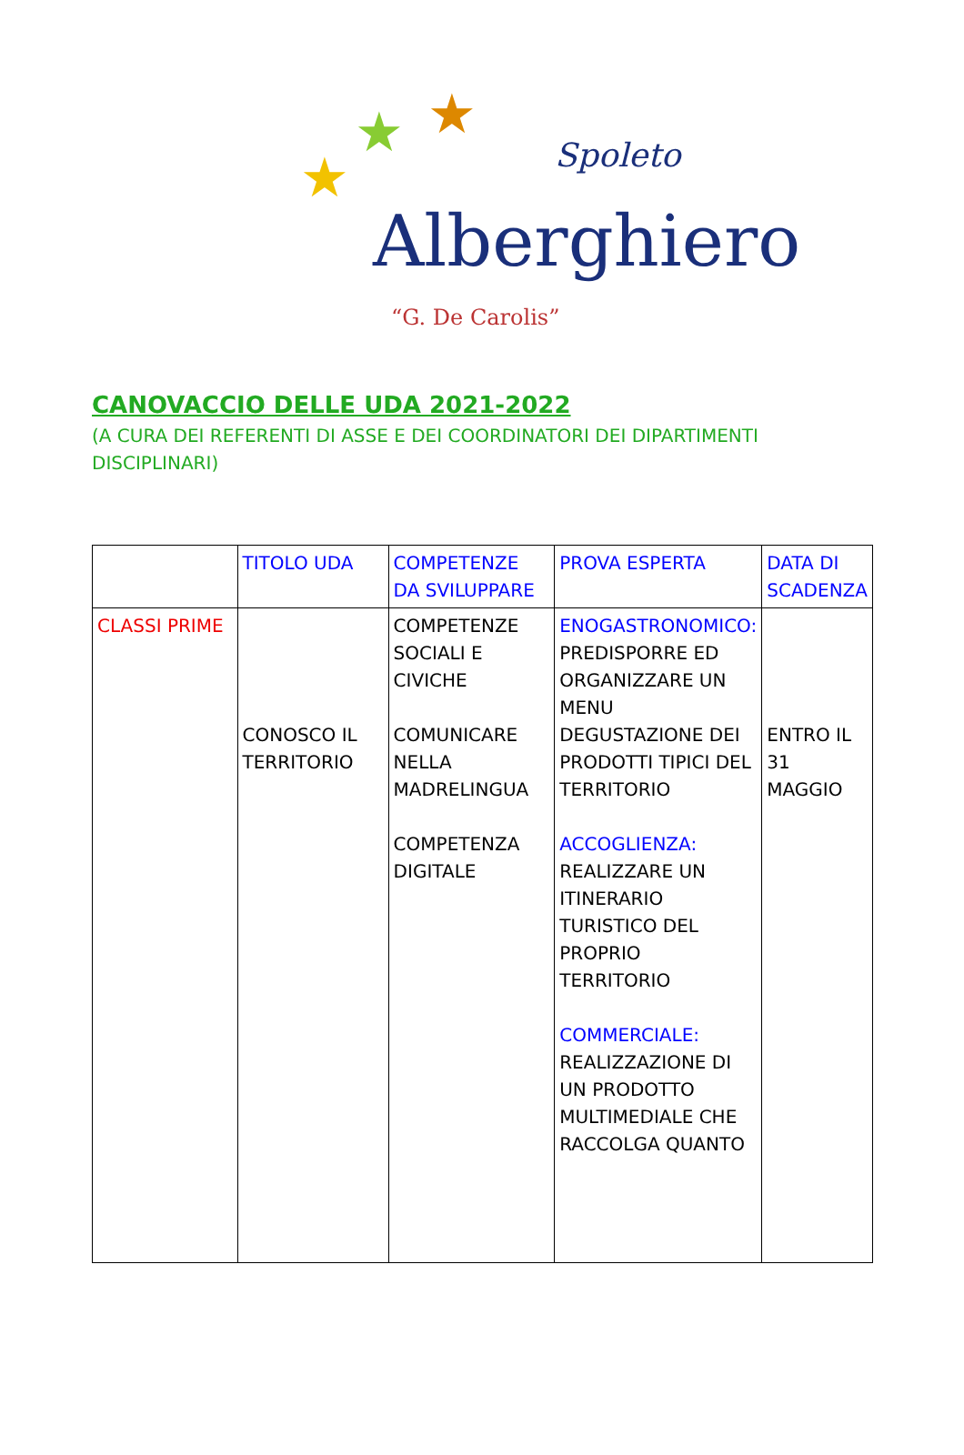★ ★
★ Spoleto
Alberghiero
“G. De Carolis”
CANOVACCIO DELLE UDA 2021-2022
(A CURA DEI REFERENTI DI ASSE E DEI COORDINATORI DEI DIPARTIMENTI DISCIPLINARI)
| | TITOLO UDA | COMPETENZE DA SVILUPPARE | PROVA ESPERTA | DATA DI SCADENZA |
| CLASSI PRIME | CONOSCO IL TERRITORIO | COMPETENZE SOCIALI E CIVICHE COMUNICARE NELLA MADRELINGUA COMPETENZA DIGITALE | ENOGASTRONOMICO: PREDISPORRE ED ORGANIZZARE UN MENU DEGUSTAZIONE DEI PRODOTTI TIPICI DEL TERRITORIO ACCOGLIENZA: REALIZZARE UN ITINERARIO TURISTICO DEL PROPRIO TERRITORIO COMMERCIALE: REALIZZAZIONE DI UN PRODOTTO MULTIMEDIALE CHE RACCOLGA QUANTO | ENTRO IL 31 MAGGIO |